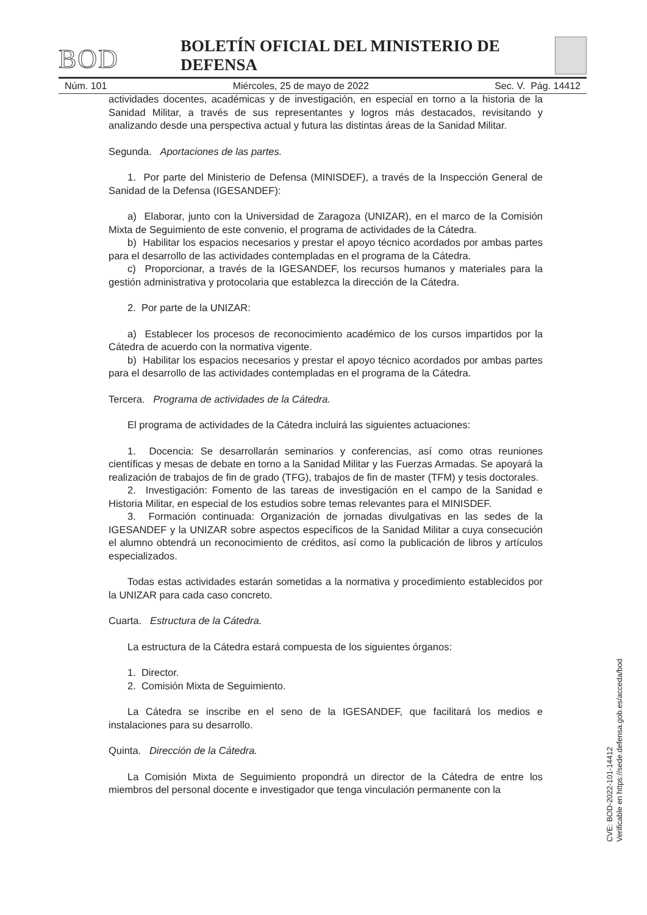BOD
BOLETÍN OFICIAL DEL MINISTERIO DE DEFENSA
Núm. 101 Miércoles, 25 de mayo de 2022 Sec. V. Pág. 14412
actividades docentes, académicas y de investigación, en especial en torno a la historia de la Sanidad Militar, a través de sus representantes y logros más destacados, revisitando y analizando desde una perspectiva actual y futura las distintas áreas de la Sanidad Militar.
Segunda. Aportaciones de las partes.
1. Por parte del Ministerio de Defensa (MINISDEF), a través de la Inspección General de Sanidad de la Defensa (IGESANDEF):
a) Elaborar, junto con la Universidad de Zaragoza (UNIZAR), en el marco de la Comisión Mixta de Seguimiento de este convenio, el programa de actividades de la Cátedra.
b) Habilitar los espacios necesarios y prestar el apoyo técnico acordados por ambas partes para el desarrollo de las actividades contempladas en el programa de la Cátedra.
c) Proporcionar, a través de la IGESANDEF, los recursos humanos y materiales para la gestión administrativa y protocolaria que establezca la dirección de la Cátedra.
2. Por parte de la UNIZAR:
a) Establecer los procesos de reconocimiento académico de los cursos impartidos por la Cátedra de acuerdo con la normativa vigente.
b) Habilitar los espacios necesarios y prestar el apoyo técnico acordados por ambas partes para el desarrollo de las actividades contempladas en el programa de la Cátedra.
Tercera. Programa de actividades de la Cátedra.
El programa de actividades de la Cátedra incluirá las siguientes actuaciones:
1. Docencia: Se desarrollarán seminarios y conferencias, así como otras reuniones científicas y mesas de debate en torno a la Sanidad Militar y las Fuerzas Armadas. Se apoyará la realización de trabajos de fin de grado (TFG), trabajos de fin de master (TFM) y tesis doctorales.
2. Investigación: Fomento de las tareas de investigación en el campo de la Sanidad e Historia Militar, en especial de los estudios sobre temas relevantes para el MINISDEF.
3. Formación continuada: Organización de jornadas divulgativas en las sedes de la IGESANDEF y la UNIZAR sobre aspectos específicos de la Sanidad Militar a cuya consecución el alumno obtendrá un reconocimiento de créditos, así como la publicación de libros y artículos especializados.
Todas estas actividades estarán sometidas a la normativa y procedimiento establecidos por la UNIZAR para cada caso concreto.
Cuarta. Estructura de la Cátedra.
La estructura de la Cátedra estará compuesta de los siguientes órganos:
1. Director.
2. Comisión Mixta de Seguimiento.
La Cátedra se inscribe en el seno de la IGESANDEF, que facilitará los medios e instalaciones para su desarrollo.
Quinta. Dirección de la Cátedra.
La Comisión Mixta de Seguimiento propondrá un director de la Cátedra de entre los miembros del personal docente e investigador que tenga vinculación permanente con la
CVE: BOD-2022-101-14412
Verificable en https://sede.defensa.gob.es/acceda/bod